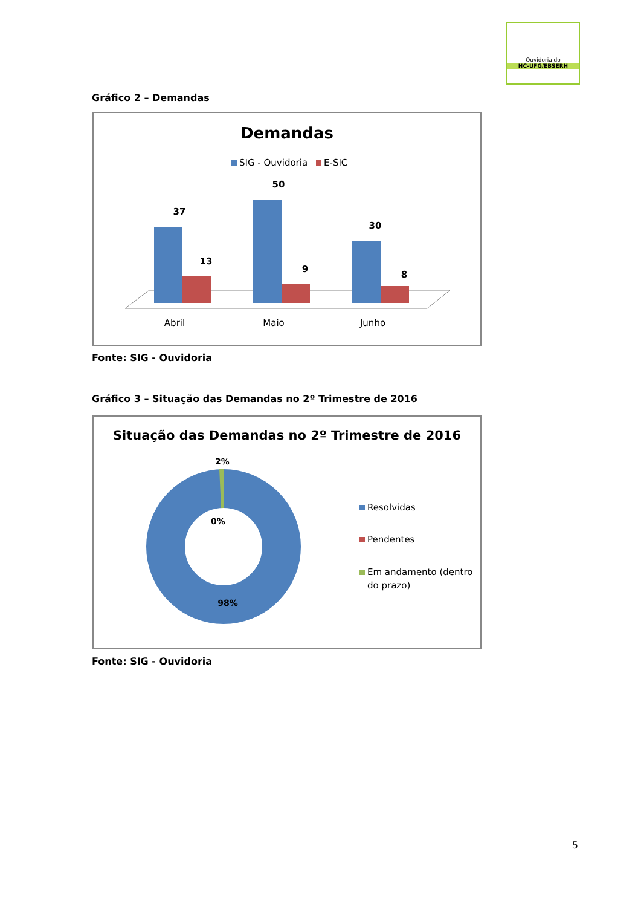Ouvidoria do
HC-UFG/EBSERH
Gráfico 2 – Demandas
Demandas
SIG - Ouvidoria
E-SIC
37
13
50
9
30
8
Abril
Maio
Junho
Fonte: SIG - Ouvidoria
Gráfico 3 – Situação das Demandas no 2º Trimestre de 2016
Situação das Demandas no 2º Trimestre de 2016
2%
0%
98%
Resolvidas
Pendentes
Em andamento (dentro
do prazo)
Fonte: SIG - Ouvidoria
5